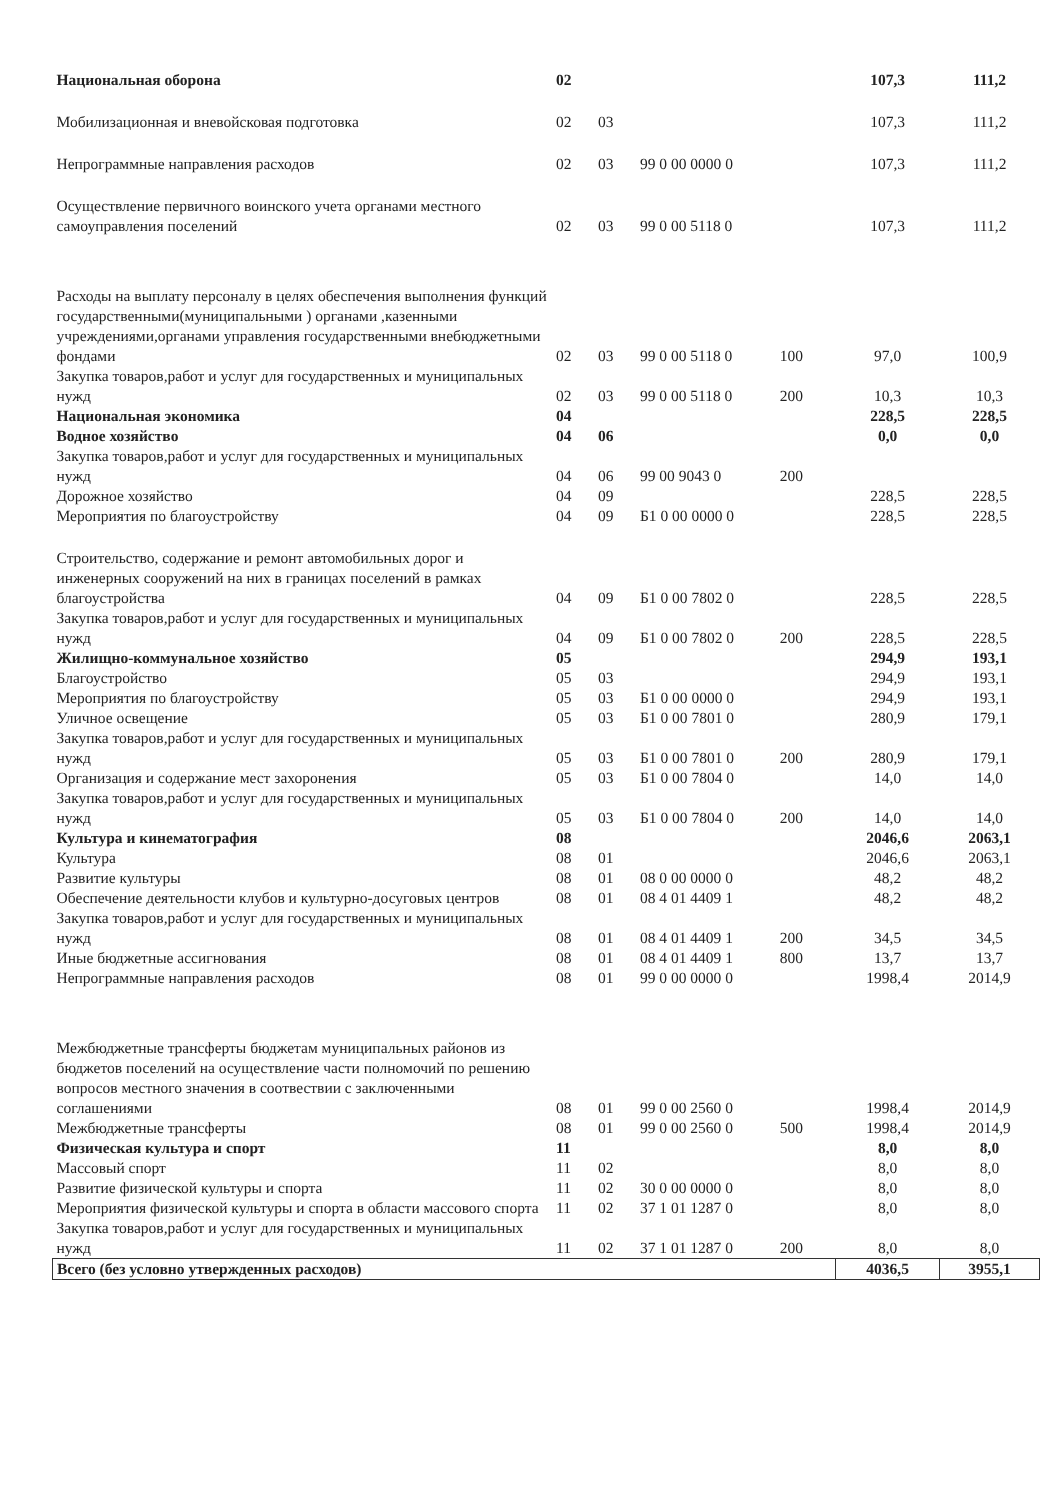| Национальная оборона | 02 | | | | 107,3 | 111,2 |
| Мобилизационная и вневойсковая подготовка | 02 | 03 | | | 107,3 | 111,2 |
| Непрограммные направления расходов | 02 | 03 | 99 0 00 0000 0 | | 107,3 | 111,2 |
| Осуществление первичного воинского учета органами местного самоуправления поселений | 02 | 03 | 99 0 00 5118 0 | | 107,3 | 111,2 |
| Расходы на выплату персоналу в целях обеспечения выполнения функций государственными(муниципальными ) органами ,казенными учреждениями,органами управления государственными внебюджетными фондами | 02 | 03 | 99 0 00 5118 0 | 100 | 97,0 | 100,9 |
| Закупка товаров,работ и услуг для государственных и муниципальных нужд | 02 | 03 | 99 0 00 5118 0 | 200 | 10,3 | 10,3 |
| Национальная экономика | 04 | | | | 228,5 | 228,5 |
| Водное хозяйство | 04 | 06 | | | 0,0 | 0,0 |
| Закупка товаров,работ и услуг для государственных и муниципальных нужд | 04 | 06 | 99 00 9043 0 | 200 | | |
| Дорожное хозяйство | 04 | 09 | | | 228,5 | 228,5 |
| Мероприятия по благоустройству | 04 | 09 | Б1 0 00 0000 0 | | 228,5 | 228,5 |
| Строительство, содержание и ремонт автомобильных дорог и инженерных сооружений на них в границах поселений в рамках благоустройства | 04 | 09 | Б1 0 00 7802 0 | | 228,5 | 228,5 |
| Закупка товаров,работ и услуг для государственных и муниципальных нужд | 04 | 09 | Б1 0 00 7802 0 | 200 | 228,5 | 228,5 |
| Жилищно-коммунальное хозяйство | 05 | | | | 294,9 | 193,1 |
| Благоустройство | 05 | 03 | | | 294,9 | 193,1 |
| Мероприятия по благоустройству | 05 | 03 | Б1 0 00 0000 0 | | 294,9 | 193,1 |
| Уличное освещение | 05 | 03 | Б1 0 00 7801 0 | | 280,9 | 179,1 |
| Закупка товаров,работ и услуг для государственных и муниципальных нужд | 05 | 03 | Б1 0 00 7801 0 | 200 | 280,9 | 179,1 |
| Организация и содержание мест захоронения | 05 | 03 | Б1 0 00 7804 0 | | 14,0 | 14,0 |
| Закупка товаров,работ и услуг для государственных и муниципальных нужд | 05 | 03 | Б1 0 00 7804 0 | 200 | 14,0 | 14,0 |
| Культура и кинематография | 08 | | | | 2046,6 | 2063,1 |
| Культура | 08 | 01 | | | 2046,6 | 2063,1 |
| Развитие культуры | 08 | 01 | 08 0 00 0000 0 | | 48,2 | 48,2 |
| Обеспечение деятельности клубов и культурно-досуговых центров | 08 | 01 | 08 4 01 4409 1 | | 48,2 | 48,2 |
| Закупка товаров,работ и услуг для государственных и муниципальных нужд | 08 | 01 | 08 4 01 4409 1 | 200 | 34,5 | 34,5 |
| Иные бюджетные ассигнования | 08 | 01 | 08 4 01 4409 1 | 800 | 13,7 | 13,7 |
| Непрограммные направления расходов | 08 | 01 | 99 0 00 0000 0 | | 1998,4 | 2014,9 |
| Межбюджетные трансферты бюджетам муниципальных районов из бюджетов поселений на осуществление части полномочий по решению вопросов местного значения в соотвествии с заключенными соглашениями | 08 | 01 | 99 0 00 2560 0 | | 1998,4 | 2014,9 |
| Межбюджетные трансферты | 08 | 01 | 99 0 00 2560 0 | 500 | 1998,4 | 2014,9 |
| Физическая культура и спорт | 11 | | | | 8,0 | 8,0 |
| Массовый спорт | 11 | 02 | | | 8,0 | 8,0 |
| Развитие физической культуры и спорта | 11 | 02 | 30 0 00 0000 0 | | 8,0 | 8,0 |
| Мероприятия физической культуры и спорта в области массового спорта | 11 | 02 | 37 1 01 1287 0 | | 8,0 | 8,0 |
| Закупка товаров,работ и услуг для государственных и муниципальных нужд | 11 | 02 | 37 1 01 1287 0 | 200 | 8,0 | 8,0 |
| Всего (без условно утвержденных расходов) | | | | | 4036,5 | 3955,1 |